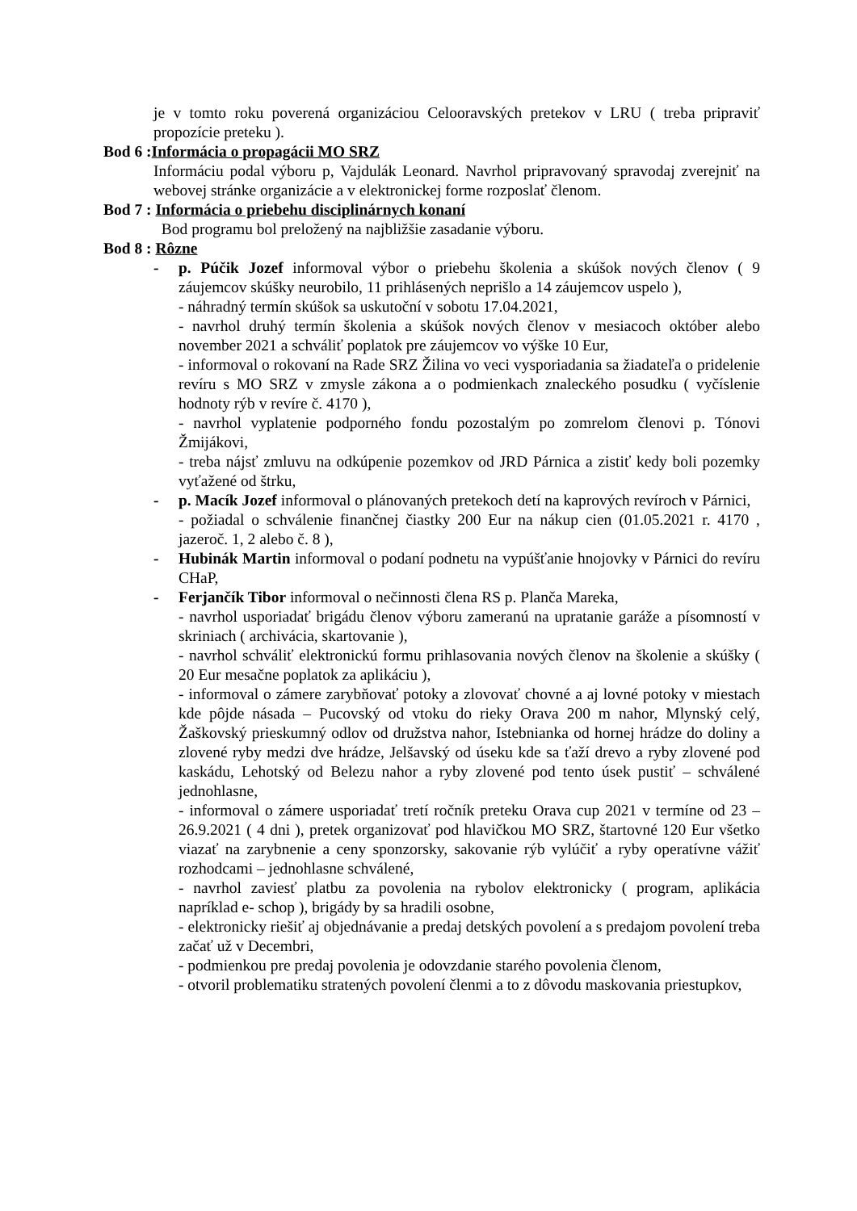je v tomto roku poverená organizáciou Celooravských pretekov v LRU ( treba pripraviť propozície preteku ).
Bod 6 :Informácia o propagácii MO SRZ
Informáciu podal výboru p, Vajdulák Leonard. Navrhol pripravovaný spravodaj zverejniť na webovej stránke organizácie a v elektronickej forme rozposlať členom.
Bod 7 : Informácia o priebehu disciplinárnych konaní
Bod programu bol preložený na najbližšie zasadanie výboru.
Bod 8 : Rôzne
- p. Púčik Jozef informoval výbor o priebehu školenia a skúšok nových členov ( 9 záujemcov skúšky neurobilo, 11 prihlásených neprišlo a 14 záujemcov uspelo ),
- náhradný termín skúšok sa uskutoční v sobotu 17.04.2021,
- navrhol druhý termín školenia a skúšok nových členov v mesiacoch október alebo november 2021 a schváliť poplatok pre záujemcov vo výške 10 Eur,
- informoval o rokovaní na Rade SRZ Žilina vo veci vysporiadania sa žiadateľa o pridelenie revíru s MO SRZ v zmysle zákona a o podmienkach znaleckého posudku ( vyčíslenie hodnoty rýb v revíre č. 4170 ),
- navrhol vyplatenie podporného fondu pozostalým po zomrelom členovi p. Tónovi Žmijákovi,
- treba nájsť zmluvu na odkúpenie pozemkov od JRD Párnica a zistiť kedy boli pozemky vyťažené od štrku,
- p. Macík Jozef informoval o plánovaných pretekoch detí na kaprových revíroch v Párnici,
- požiadal o schválenie finančnej čiastky 200 Eur na nákup cien (01.05.2021 r. 4170 , jazeroč. 1, 2 alebo č. 8 ),
- Hubinák Martin informoval o podaní podnetu na vypúšťanie hnojovky v Párnici do revíru CHaP,
- Ferjančík Tibor informoval o nečinnosti člena RS p. Planča Mareka,
- navrhol usporiadať brigádu členov výboru zameranú na upratanie garáže a písomností v skriniach ( archivácia, skartovanie ),
- navrhol schváliť elektronickú formu prihlasovania nových členov na školenie a skúšky ( 20 Eur mesačne poplatok za aplikáciu ),
- informoval o zámere zarybňovať potoky a zlovovať chovné a aj lovné potoky v miestach kde pôjde násada – Pucovský od vtoku do rieky Orava 200 m nahor, Mlynský celý, Žaškovský prieskumný odlov od družstva nahor, Istebnianka od hornej hrádze do doliny a zlovené ryby medzi dve hrádze, Jelšavský od úseku kde sa ťaží drevo a ryby zlovené pod kaskádu, Lehotský od Belezu nahor a ryby zlovené pod tento úsek pustiť – schválené jednohlasne,
- informoval o zámere usporiadať tretí ročník preteku Orava cup 2021 v termíne od 23 – 26.9.2021 ( 4 dni ), pretek organizovať pod hlavičkou MO SRZ, štartovné 120 Eur všetko viazať na zarybnenie a ceny sponzorsky, sakovanie rýb vylúčiť a ryby operatívne vážiť rozhodcami – jednohlasne schválené,
- navrhol zaviesť platbu za povolenia na rybolov elektronicky ( program, aplikácia napríklad e- schop ), brigády by sa hradili osobne,
- elektronicky riešiť aj objednávanie a predaj detských povolení a s predajom povolení treba začať už v Decembri,
- podmienkou pre predaj povolenia je odovzdanie starého povolenia členom,
- otvoril problematiku stratených povolení členmi a to z dôvodu maskovania priestupkov,